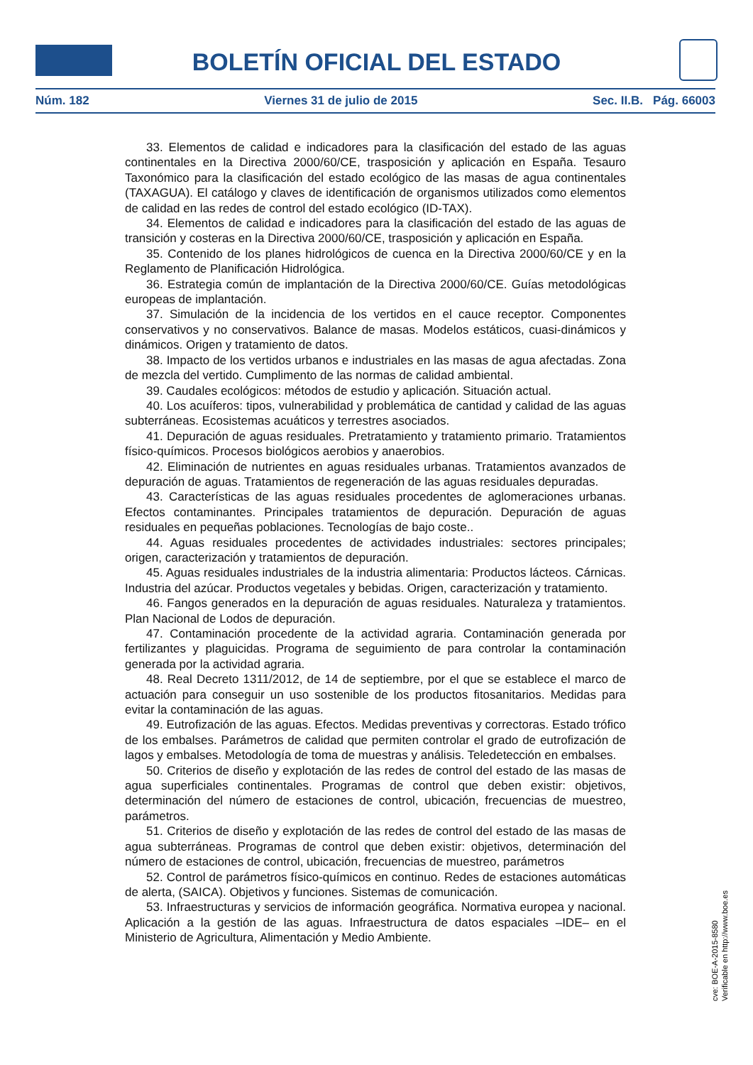BOLETÍN OFICIAL DEL ESTADO
Núm. 182 Viernes 31 de julio de 2015 Sec. II.B. Pág. 66003
33. Elementos de calidad e indicadores para la clasificación del estado de las aguas continentales en la Directiva 2000/60/CE, trasposición y aplicación en España. Tesauro Taxonómico para la clasificación del estado ecológico de las masas de agua continentales (TAXAGUA). El catálogo y claves de identificación de organismos utilizados como elementos de calidad en las redes de control del estado ecológico (ID-TAX).
34. Elementos de calidad e indicadores para la clasificación del estado de las aguas de transición y costeras en la Directiva 2000/60/CE, trasposición y aplicación en España.
35. Contenido de los planes hidrológicos de cuenca en la Directiva 2000/60/CE y en la Reglamento de Planificación Hidrológica.
36. Estrategia común de implantación de la Directiva 2000/60/CE. Guías metodológicas europeas de implantación.
37. Simulación de la incidencia de los vertidos en el cauce receptor. Componentes conservativos y no conservativos. Balance de masas. Modelos estáticos, cuasi-dinámicos y dinámicos. Origen y tratamiento de datos.
38. Impacto de los vertidos urbanos e industriales en las masas de agua afectadas. Zona de mezcla del vertido. Cumplimento de las normas de calidad ambiental.
39. Caudales ecológicos: métodos de estudio y aplicación. Situación actual.
40. Los acuíferos: tipos, vulnerabilidad y problemática de cantidad y calidad de las aguas subterráneas. Ecosistemas acuáticos y terrestres asociados.
41. Depuración de aguas residuales. Pretratamiento y tratamiento primario. Tratamientos físico-químicos. Procesos biológicos aerobios y anaerobios.
42. Eliminación de nutrientes en aguas residuales urbanas. Tratamientos avanzados de depuración de aguas. Tratamientos de regeneración de las aguas residuales depuradas.
43. Características de las aguas residuales procedentes de aglomeraciones urbanas. Efectos contaminantes. Principales tratamientos de depuración. Depuración de aguas residuales en pequeñas poblaciones. Tecnologías de bajo coste..
44. Aguas residuales procedentes de actividades industriales: sectores principales; origen, caracterización y tratamientos de depuración.
45. Aguas residuales industriales de la industria alimentaria: Productos lácteos. Cárnicas. Industria del azúcar. Productos vegetales y bebidas. Origen, caracterización y tratamiento.
46. Fangos generados en la depuración de aguas residuales. Naturaleza y tratamientos. Plan Nacional de Lodos de depuración.
47. Contaminación procedente de la actividad agraria. Contaminación generada por fertilizantes y plaguicidas. Programa de seguimiento de para controlar la contaminación generada por la actividad agraria.
48. Real Decreto 1311/2012, de 14 de septiembre, por el que se establece el marco de actuación para conseguir un uso sostenible de los productos fitosanitarios. Medidas para evitar la contaminación de las aguas.
49. Eutrofización de las aguas. Efectos. Medidas preventivas y correctoras. Estado trófico de los embalses. Parámetros de calidad que permiten controlar el grado de eutrofización de lagos y embalses. Metodología de toma de muestras y análisis. Teledetección en embalses.
50. Criterios de diseño y explotación de las redes de control del estado de las masas de agua superficiales continentales. Programas de control que deben existir: objetivos, determinación del número de estaciones de control, ubicación, frecuencias de muestreo, parámetros.
51. Criterios de diseño y explotación de las redes de control del estado de las masas de agua subterráneas. Programas de control que deben existir: objetivos, determinación del número de estaciones de control, ubicación, frecuencias de muestreo, parámetros
52. Control de parámetros físico-químicos en continuo. Redes de estaciones automáticas de alerta, (SAICA). Objetivos y funciones. Sistemas de comunicación.
53. Infraestructuras y servicios de información geográfica. Normativa europea y nacional. Aplicación a la gestión de las aguas. Infraestructura de datos espaciales –IDE– en el Ministerio de Agricultura, Alimentación y Medio Ambiente.
cve: BOE-A-2015-8580
Verificable en http://www.boe.es